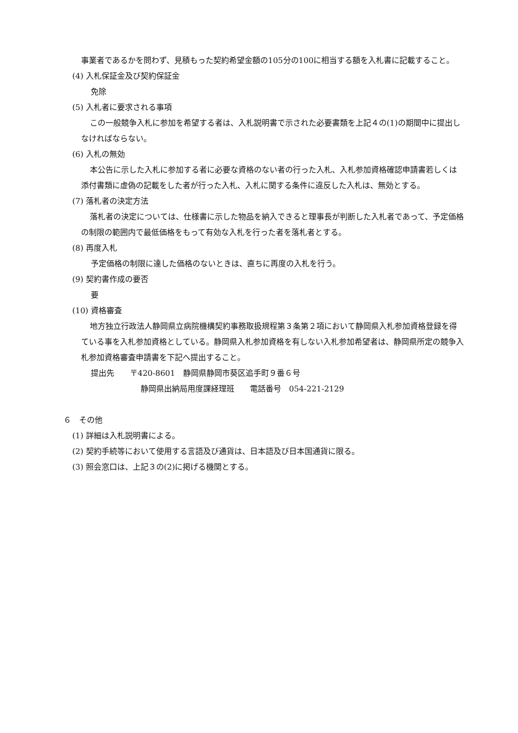事業者であるかを問わず、見積もった契約希望金額の105分の100に相当する額を入札書に記載すること。
(4) 入札保証金及び契約保証金
免除
(5) 入札者に要求される事項
この一般競争入札に参加を希望する者は、入札説明書で示された必要書類を上記４の(1)の期間中に提出しなければならない。
(6) 入札の無効
本公告に示した入札に参加する者に必要な資格のない者の行った入札、入札参加資格確認申請書若しくは添付書類に虚偽の記載をした者が行った入札、入札に関する条件に違反した入札は、無効とする。
(7) 落札者の決定方法
落札者の決定については、仕様書に示した物品を納入できると理事長が判断した入札者であって、予定価格の制限の範囲内で最低価格をもって有効な入札を行った者を落札者とする。
(8) 再度入札
予定価格の制限に達した価格のないときは、直ちに再度の入札を行う。
(9) 契約書作成の要否
要
(10) 資格審査
地方独立行政法人静岡県立病院機構契約事務取扱規程第３条第２項において静岡県入札参加資格登録を得ている事を入札参加資格としている。静岡県入札参加資格を有しない入札参加希望者は、静岡県所定の競争入札参加資格審査申請書を下記へ提出すること。
提出先　　〒420-8601　静岡県静岡市葵区追手町９番６号
静岡県出納局用度課経理班　　電話番号　054-221-2129
６　その他
(1) 詳細は入札説明書による。
(2) 契約手続等において使用する言語及び通貨は、日本語及び日本国通貨に限る。
(3) 照会窓口は、上記３の(2)に掲げる機関とする。